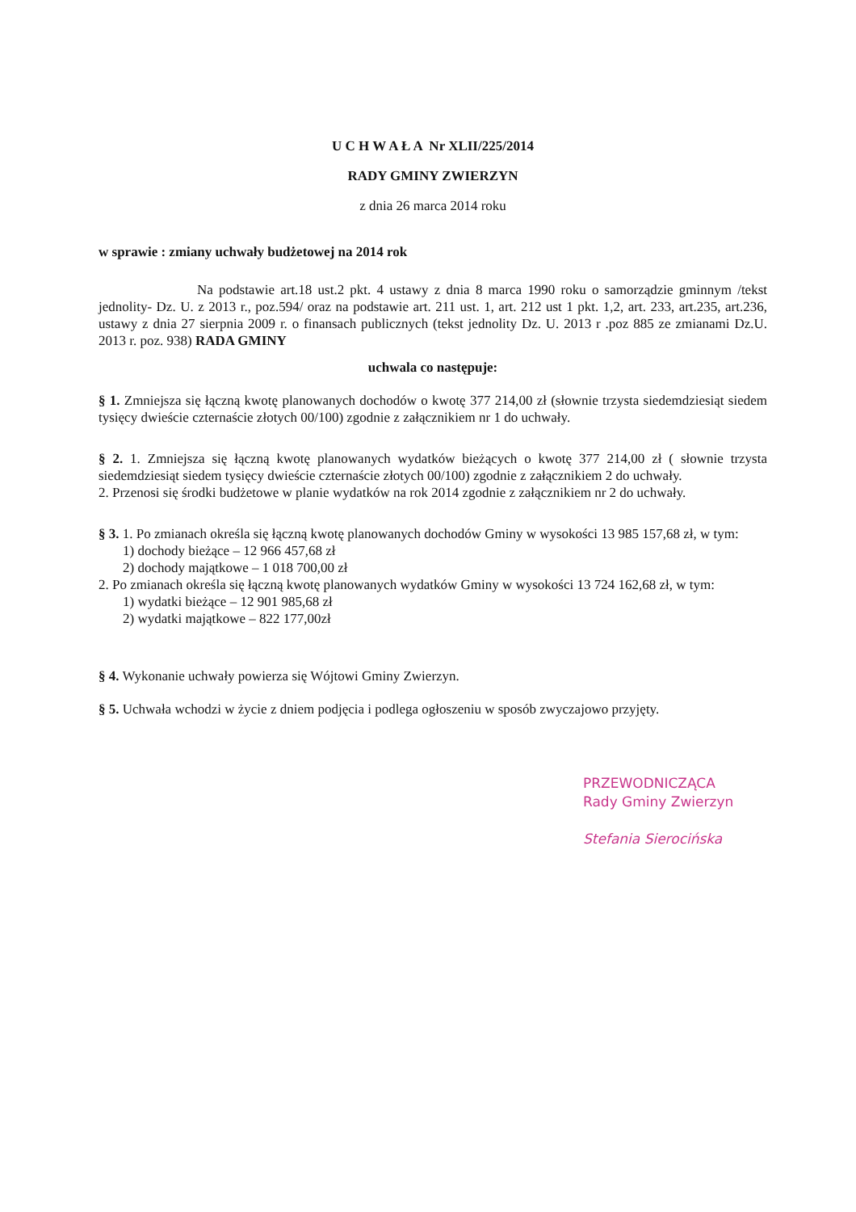U C H W A Ł A Nr XLII/225/2014
RADY GMINY ZWIERZYN
z dnia 26 marca 2014 roku
w sprawie : zmiany uchwały budżetowej na 2014 rok
Na podstawie art.18 ust.2 pkt. 4 ustawy z dnia 8 marca 1990 roku o samorządzie gminnym /tekst jednolity- Dz. U. z 2013 r., poz.594/ oraz na podstawie art. 211 ust. 1, art. 212 ust 1 pkt. 1,2, art. 233, art.235, art.236, ustawy z dnia 27 sierpnia 2009 r. o finansach publicznych (tekst jednolity Dz. U. 2013 r .poz 885 ze zmianami Dz.U. 2013 r. poz. 938) RADA GMINY
uchwala co następuje:
§ 1. Zmniejsza się łączną kwotę planowanych dochodów o kwotę 377 214,00 zł (słownie trzysta siedemdziesiąt siedem tysięcy dwieście czternaście złotych 00/100) zgodnie z załącznikiem nr 1 do uchwały.
§ 2. 1. Zmniejsza się łączną kwotę planowanych wydatków bieżących o kwotę 377 214,00 zł ( słownie trzysta siedemdziesiąt siedem tysięcy dwieście czternaście złotych 00/100) zgodnie z załącznikiem 2 do uchwały.
2. Przenosi się środki budżetowe w planie wydatków na rok 2014 zgodnie z załącznikiem nr 2 do uchwały.
§ 3. 1. Po zmianach określa się łączną kwotę planowanych dochodów Gminy w wysokości 13 985 157,68 zł, w tym:
1) dochody bieżące – 12 966 457,68 zł
2) dochody majątkowe – 1 018 700,00 zł
2. Po zmianach określa się łączną kwotę planowanych wydatków Gminy w wysokości 13 724 162,68 zł, w tym:
1) wydatki bieżące – 12 901 985,68 zł
2) wydatki majątkowe – 822 177,00zł
§ 4. Wykonanie uchwały powierza się Wójtowi Gminy Zwierzyn.
§ 5. Uchwała wchodzi w życie z dniem podjęcia i podlega ogłoszeniu w sposób zwyczajowo przyjęty.
PRZEWODNICZĄCA
Rady Gminy Zwierzyn
Stefania Sierocińska